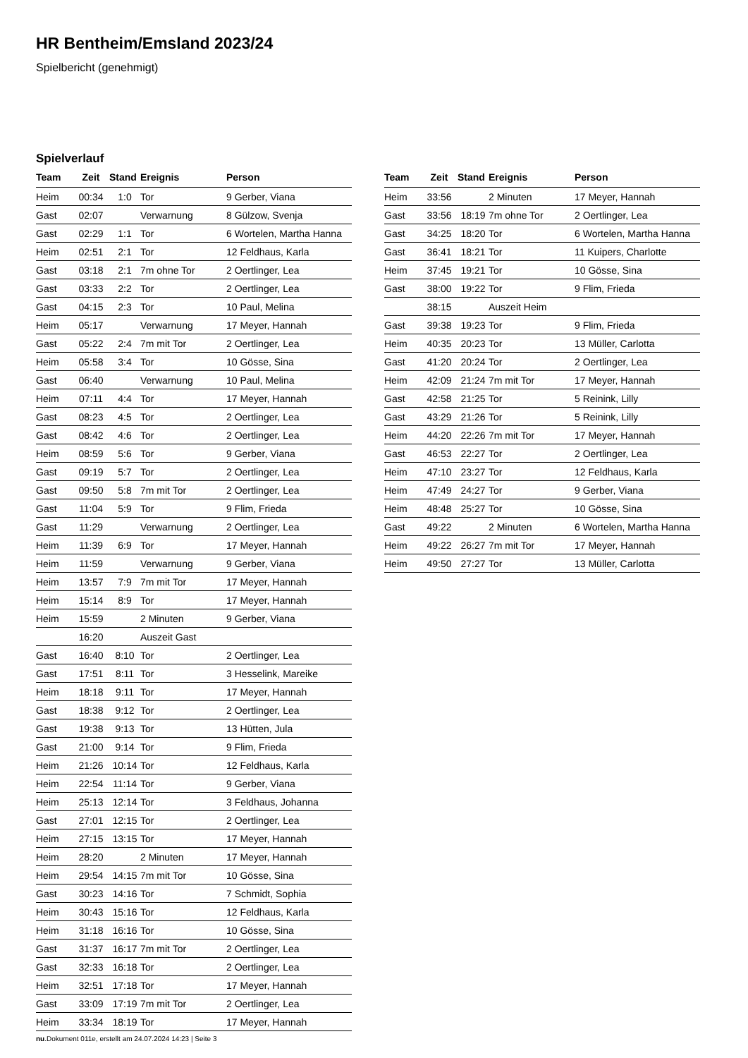HR Bentheim/Emsland 2023/24
Spielbericht (genehmigt)
Spielverlauf
| Team | Zeit | Stand | Ereignis | Person |
| --- | --- | --- | --- | --- |
| Heim | 00:34 | 1:0 | Tor | 9 Gerber, Viana |
| Gast | 02:07 | | Verwarnung | 8 Gülzow, Svenja |
| Gast | 02:29 | 1:1 | Tor | 6 Wortelen, Martha Hanna |
| Heim | 02:51 | 2:1 | Tor | 12 Feldhaus, Karla |
| Gast | 03:18 | 2:1 | 7m ohne Tor | 2 Oertlinger, Lea |
| Gast | 03:33 | 2:2 | Tor | 2 Oertlinger, Lea |
| Gast | 04:15 | 2:3 | Tor | 10 Paul, Melina |
| Heim | 05:17 | | Verwarnung | 17 Meyer, Hannah |
| Gast | 05:22 | 2:4 | 7m mit Tor | 2 Oertlinger, Lea |
| Heim | 05:58 | 3:4 | Tor | 10 Gösse, Sina |
| Gast | 06:40 | | Verwarnung | 10 Paul, Melina |
| Heim | 07:11 | 4:4 | Tor | 17 Meyer, Hannah |
| Gast | 08:23 | 4:5 | Tor | 2 Oertlinger, Lea |
| Gast | 08:42 | 4:6 | Tor | 2 Oertlinger, Lea |
| Heim | 08:59 | 5:6 | Tor | 9 Gerber, Viana |
| Gast | 09:19 | 5:7 | Tor | 2 Oertlinger, Lea |
| Gast | 09:50 | 5:8 | 7m mit Tor | 2 Oertlinger, Lea |
| Gast | 11:04 | 5:9 | Tor | 9 Flim, Frieda |
| Gast | 11:29 | | Verwarnung | 2 Oertlinger, Lea |
| Heim | 11:39 | 6:9 | Tor | 17 Meyer, Hannah |
| Heim | 11:59 | | Verwarnung | 9 Gerber, Viana |
| Heim | 13:57 | 7:9 | 7m mit Tor | 17 Meyer, Hannah |
| Heim | 15:14 | 8:9 | Tor | 17 Meyer, Hannah |
| Heim | 15:59 | | 2 Minuten | 9 Gerber, Viana |
| | 16:20 | | Auszeit Gast | |
| Gast | 16:40 | 8:10 | Tor | 2 Oertlinger, Lea |
| Gast | 17:51 | 8:11 | Tor | 3 Hesselink, Mareike |
| Heim | 18:18 | 9:11 | Tor | 17 Meyer, Hannah |
| Gast | 18:38 | 9:12 | Tor | 2 Oertlinger, Lea |
| Gast | 19:38 | 9:13 | Tor | 13 Hütten, Jula |
| Gast | 21:00 | 9:14 | Tor | 9 Flim, Frieda |
| Heim | 21:26 | 10:14 | Tor | 12 Feldhaus, Karla |
| Heim | 22:54 | 11:14 | Tor | 9 Gerber, Viana |
| Heim | 25:13 | 12:14 | Tor | 3 Feldhaus, Johanna |
| Gast | 27:01 | 12:15 | Tor | 2 Oertlinger, Lea |
| Heim | 27:15 | 13:15 | Tor | 17 Meyer, Hannah |
| Heim | 28:20 | | 2 Minuten | 17 Meyer, Hannah |
| Heim | 29:54 | 14:15 | 7m mit Tor | 10 Gösse, Sina |
| Gast | 30:23 | 14:16 | Tor | 7 Schmidt, Sophia |
| Heim | 30:43 | 15:16 | Tor | 12 Feldhaus, Karla |
| Heim | 31:18 | 16:16 | Tor | 10 Gösse, Sina |
| Gast | 31:37 | 16:17 | 7m mit Tor | 2 Oertlinger, Lea |
| Gast | 32:33 | 16:18 | Tor | 2 Oertlinger, Lea |
| Heim | 32:51 | 17:18 | Tor | 17 Meyer, Hannah |
| Gast | 33:09 | 17:19 | 7m mit Tor | 2 Oertlinger, Lea |
| Heim | 33:34 | 18:19 | Tor | 17 Meyer, Hannah |
| Team | Zeit | Stand | Ereignis | Person |
| --- | --- | --- | --- | --- |
| Heim | 33:56 | | 2 Minuten | 17 Meyer, Hannah |
| Gast | 33:56 | 18:19 | 7m ohne Tor | 2 Oertlinger, Lea |
| Gast | 34:25 | 18:20 | Tor | 6 Wortelen, Martha Hanna |
| Gast | 36:41 | 18:21 | Tor | 11 Kuipers, Charlotte |
| Heim | 37:45 | 19:21 | Tor | 10 Gösse, Sina |
| Gast | 38:00 | 19:22 | Tor | 9 Flim, Frieda |
| | 38:15 | | Auszeit Heim | |
| Gast | 39:38 | 19:23 | Tor | 9 Flim, Frieda |
| Heim | 40:35 | 20:23 | Tor | 13 Müller, Carlotta |
| Gast | 41:20 | 20:24 | Tor | 2 Oertlinger, Lea |
| Heim | 42:09 | 21:24 | 7m mit Tor | 17 Meyer, Hannah |
| Gast | 42:58 | 21:25 | Tor | 5 Reinink, Lilly |
| Gast | 43:29 | 21:26 | Tor | 5 Reinink, Lilly |
| Heim | 44:20 | 22:26 | 7m mit Tor | 17 Meyer, Hannah |
| Gast | 46:53 | 22:27 | Tor | 2 Oertlinger, Lea |
| Heim | 47:10 | 23:27 | Tor | 12 Feldhaus, Karla |
| Heim | 47:49 | 24:27 | Tor | 9 Gerber, Viana |
| Heim | 48:48 | 25:27 | Tor | 10 Gösse, Sina |
| Gast | 49:22 | | 2 Minuten | 6 Wortelen, Martha Hanna |
| Heim | 49:22 | 26:27 | 7m mit Tor | 17 Meyer, Hannah |
| Heim | 49:50 | 27:27 | Tor | 13 Müller, Carlotta |
nu.Dokument 011e, erstellt am 24.07.2024 14:23 | Seite 3